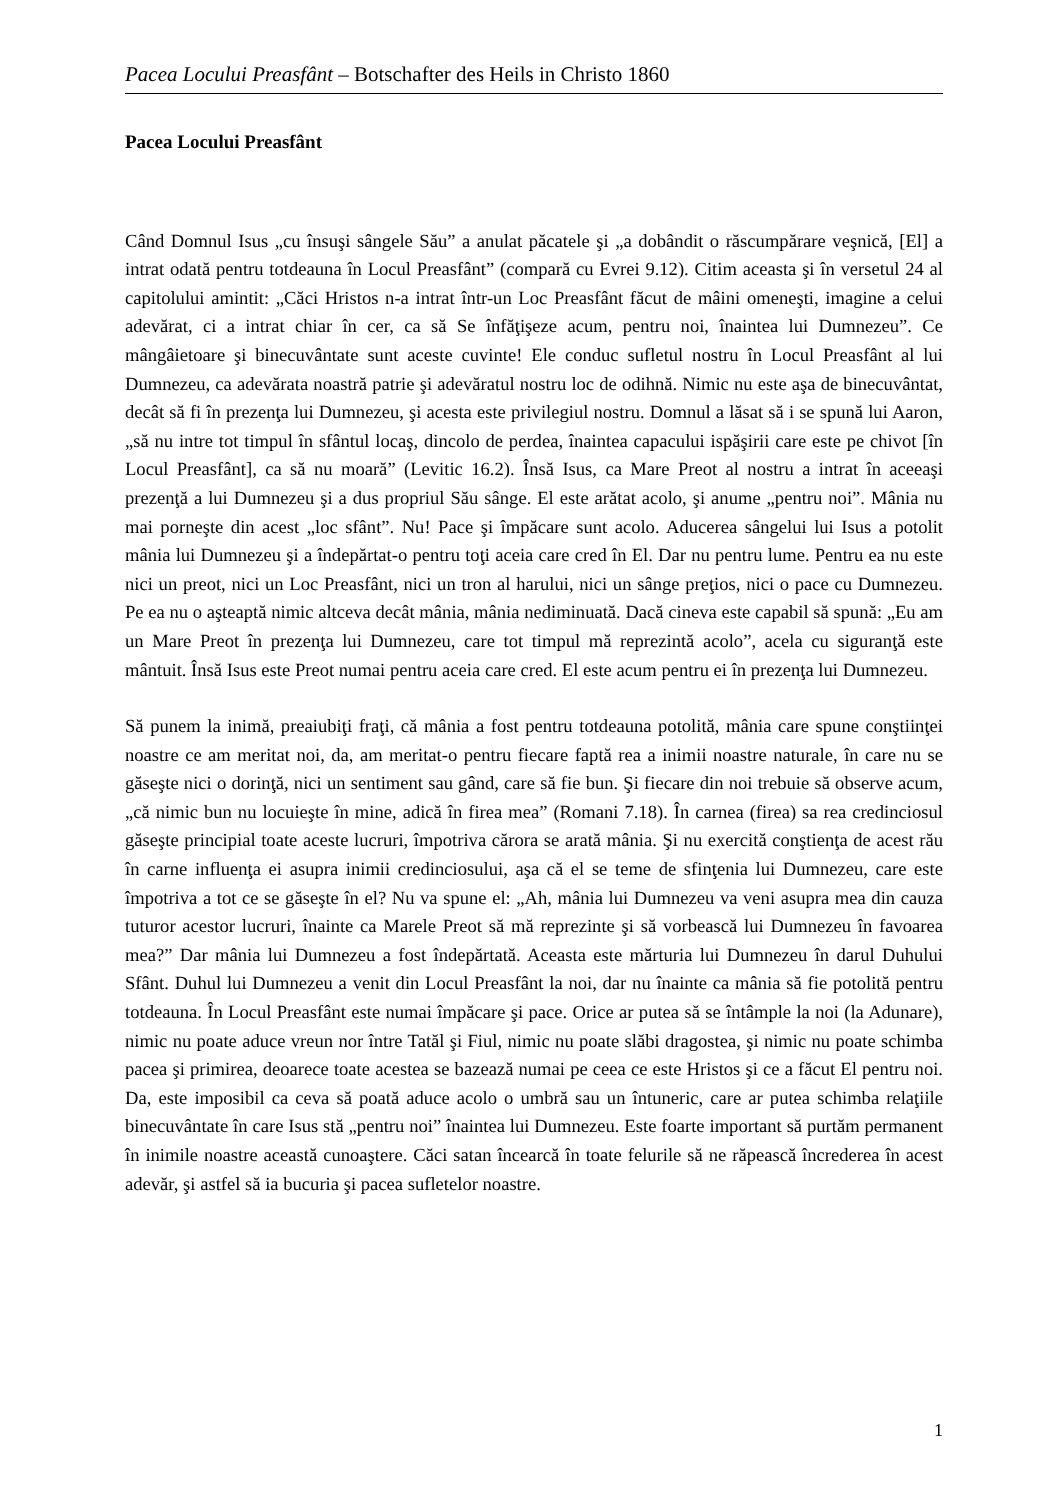Pacea Locului Preasfânt – Botschafter des Heils in Christo 1860
Pacea Locului Preasfânt
Când Domnul Isus „cu însuşi sângele Său” a anulat păcatele şi „a dobândit o răscumpărare veşnică, [El] a intrat odată pentru totdeauna în Locul Preasfânt” (compară cu Evrei 9.12). Citim aceasta şi în versetul 24 al capitolului amintit: „Căci Hristos n-a intrat într-un Loc Preasfânt făcut de mâini omeneşti, imagine a celui adevărat, ci a intrat chiar în cer, ca să Se înfăţişeze acum, pentru noi, înaintea lui Dumnezeu”. Ce mângâietoare şi binecuvântate sunt aceste cuvinte! Ele conduc sufletul nostru în Locul Preasfânt al lui Dumnezeu, ca adevărata noastră patrie şi adevăratul nostru loc de odihnă. Nimic nu este aşa de binecuvântat, decât să fi în prezenţa lui Dumnezeu, şi acesta este privilegiul nostru. Domnul a lăsat să i se spună lui Aaron, „să nu intre tot timpul în sfântul locaş, dincolo de perdea, înaintea capacului ispăşirii care este pe chivot [în Locul Preasfânt], ca să nu moară” (Levitic 16.2). Însă Isus, ca Mare Preot al nostru a intrat în aceeaşi prezenţă a lui Dumnezeu şi a dus propriul Său sânge. El este arătat acolo, şi anume „pentru noi”. Mânia nu mai porneşte din acest „loc sfânt”. Nu! Pace şi împăcare sunt acolo. Aducerea sângelui lui Isus a potolit mânia lui Dumnezeu şi a îndepărtat-o pentru toţi aceia care cred în El. Dar nu pentru lume. Pentru ea nu este nici un preot, nici un Loc Preasfânt, nici un tron al harului, nici un sânge preţios, nici o pace cu Dumnezeu. Pe ea nu o aşteaptă nimic altceva decât mânia, mânia nediminuată. Dacă cineva este capabil să spună: „Eu am un Mare Preot în prezenţa lui Dumnezeu, care tot timpul mă reprezintă acolo”, acela cu siguranţă este mântuit. Însă Isus este Preot numai pentru aceia care cred. El este acum pentru ei în prezenţa lui Dumnezeu.
Să punem la inimă, preaiubiţi fraţi, că mânia a fost pentru totdeauna potolită, mânia care spune conştiinţei noastre ce am meritat noi, da, am meritat-o pentru fiecare faptă rea a inimii noastre naturale, în care nu se găseşte nici o dorinţă, nici un sentiment sau gând, care să fie bun. Şi fiecare din noi trebuie să observe acum, „că nimic bun nu locuieşte în mine, adică în firea mea” (Romani 7.18). În carnea (firea) sa rea credinciosul găseşte principial toate aceste lucruri, împotriva cărora se arată mânia. Şi nu exercită conştienţa de acest rău în carne influenţa ei asupra inimii credinciosului, aşa că el se teme de sfinţenia lui Dumnezeu, care este împotriva a tot ce se găseşte în el? Nu va spune el: „Ah, mânia lui Dumnezeu va veni asupra mea din cauza tuturor acestor lucruri, înainte ca Marele Preot să mă reprezinte şi să vorbească lui Dumnezeu în favoarea mea?” Dar mânia lui Dumnezeu a fost îndepărtată. Aceasta este mărturia lui Dumnezeu în darul Duhului Sfânt. Duhul lui Dumnezeu a venit din Locul Preasfânt la noi, dar nu înainte ca mânia să fie potolită pentru totdeauna. În Locul Preasfânt este numai împăcare şi pace. Orice ar putea să se întâmple la noi (la Adunare), nimic nu poate aduce vreun nor între Tatăl şi Fiul, nimic nu poate slăbi dragostea, şi nimic nu poate schimba pacea şi primirea, deoarece toate acestea se bazează numai pe ceea ce este Hristos şi ce a făcut El pentru noi. Da, este imposibil ca ceva să poată aduce acolo o umbră sau un întuneric, care ar putea schimba relaţiile binecuvântate în care Isus stă „pentru noi” înaintea lui Dumnezeu. Este foarte important să purtăm permanent în inimile noastre această cunoaştere. Căci satan încearcă în toate felurile să ne răpească încrederea în acest adevăr, şi astfel să ia bucuria şi pacea sufletelor noastre.
1